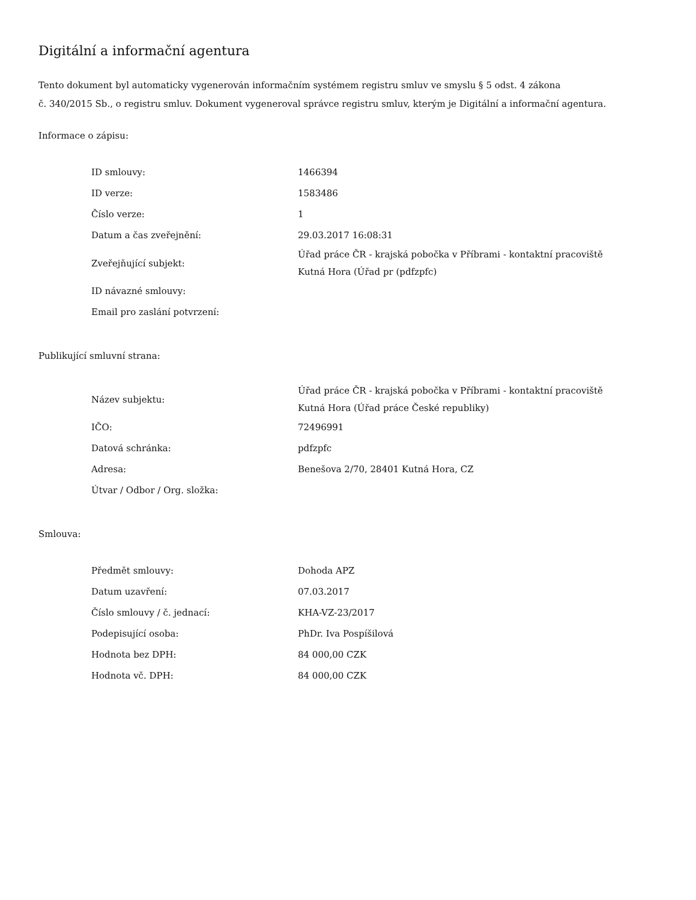Digitální a informační agentura
Tento dokument byl automaticky vygenerován informačním systémem registru smluv ve smyslu § 5 odst. 4 zákona
č. 340/2015 Sb., o registru smluv. Dokument vygeneroval správce registru smluv, kterým je Digitální a informační agentura.
Informace o zápisu:
| ID smlouvy: | 1466394 |
| ID verze: | 1583486 |
| Číslo verze: | 1 |
| Datum a čas zveřejnění: | 29.03.2017 16:08:31 |
| Zveřejňující subjekt: | Úřad práce ČR - krajská pobočka v Příbrami - kontaktní pracoviště Kutná Hora (Úřad pr (pdfzpfc) |
| ID návazné smlouvy: | |
| Email pro zaslání potvrzení: | |
Publikující smluvní strana:
| Název subjektu: | Úřad práce ČR - krajská pobočka v Příbrami - kontaktní pracoviště Kutná Hora (Úřad práce České republiky) |
| IČO: | 72496991 |
| Datová schránka: | pdfzpfc |
| Adresa: | Benešova 2/70, 28401 Kutná Hora, CZ |
| Útvar / Odbor / Org. složka: | |
Smlouva:
| Předmět smlouvy: | Dohoda APZ |
| Datum uzavření: | 07.03.2017 |
| Číslo smlouvy / č. jednací: | KHA-VZ-23/2017 |
| Podepisující osoba: | PhDr. Iva Pospíšilová |
| Hodnota bez DPH: | 84 000,00 CZK |
| Hodnota vč. DPH: | 84 000,00 CZK |